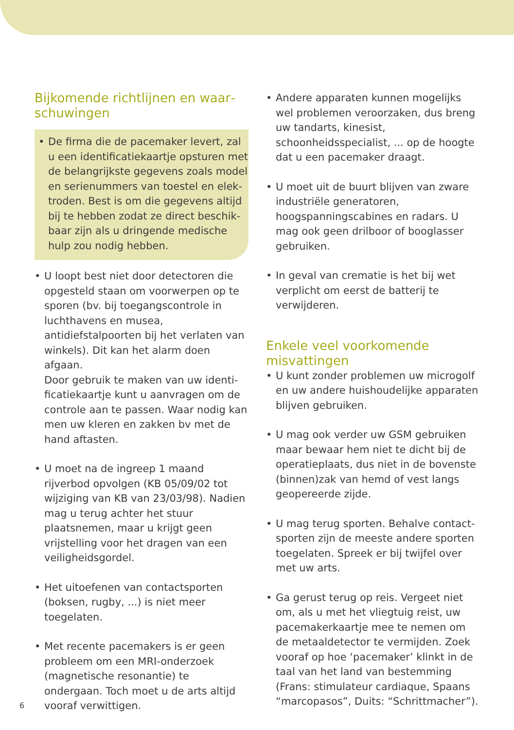Bijkomende richtlijnen en waar­schuwingen
• De firma die de pacemaker levert, zal u een identificatiekaartje opsturen met de belangrijkste gegevens zoals model en serienummers van toestel en elek­troden. Best is om die gegevens altijd bij te hebben zodat ze direct beschik­baar zijn als u dringende medische hulp zou nodig hebben.
• U loopt best niet door detectoren die opgesteld staan om voorwerpen op te sporen (bv. bij toegangscontrole in lucht­havens en musea, antidiefstalpoorten bij het verlaten van winkels). Dit kan het alarm doen afgaan.
Door gebruik te maken van uw identi­ficatiekaartje kunt u aanvragen om de controle aan te passen. Waar nodig kan men uw kleren en zakken bv met de hand aftasten.
• U moet na de ingreep 1 maand rijverbod opvolgen (KB 05/09/02 tot wijziging van KB van 23/03/98). Nadien mag u terug achter het stuur plaatsnemen, maar u krijgt geen vrijstelling voor het dragen van een veiligheidsgordel.
• Het uitoefenen van contactsporten (boksen, rugby, ...) is niet meer toegelaten.
• Met recente pacemakers is er geen probleem om een MRI-onderzoek (magne­tische resonantie) te ondergaan. Toch moet u de arts altijd vooraf verwittigen.
• Andere apparaten kunnen mogelijks wel problemen veroorzaken, dus breng uw tandarts, kinesist, schoonheidsspecialist, ... op de hoogte dat u een pacemaker draagt.
• U moet uit de buurt blijven van zware industriële generatoren, hoogspannings­cabines en radars. U mag ook geen dril­boor of booglasser gebruiken.
• In geval van crematie is het bij wet verplicht om eerst de batterij te verwijderen.
Enkele veel voorkomende misvattingen
• U kunt zonder problemen uw microgolf en uw andere huishoudelijke apparaten blijven gebruiken.
• U mag ook verder uw GSM gebruiken maar bewaar hem niet te dicht bij de operatieplaats, dus niet in de bovenste (binnen)zak van hemd of vest langs geopereerde zijde.
• U mag terug sporten. Behalve contact­sporten zijn de meeste andere sporten toegelaten. Spreek er bij twijfel over met uw arts.
• Ga gerust terug op reis. Vergeet niet om, als u met het vliegtuig reist, uw pacema­kerkaartje mee te nemen om de metaal­detector te vermijden. Zoek vooraf op hoe ‘pacemaker’ klinkt in de taal van het land van bestemming (Frans: stimulateur cardiaque, Spaans “marcopasos”, Duits: “Schrittmacher”).
6